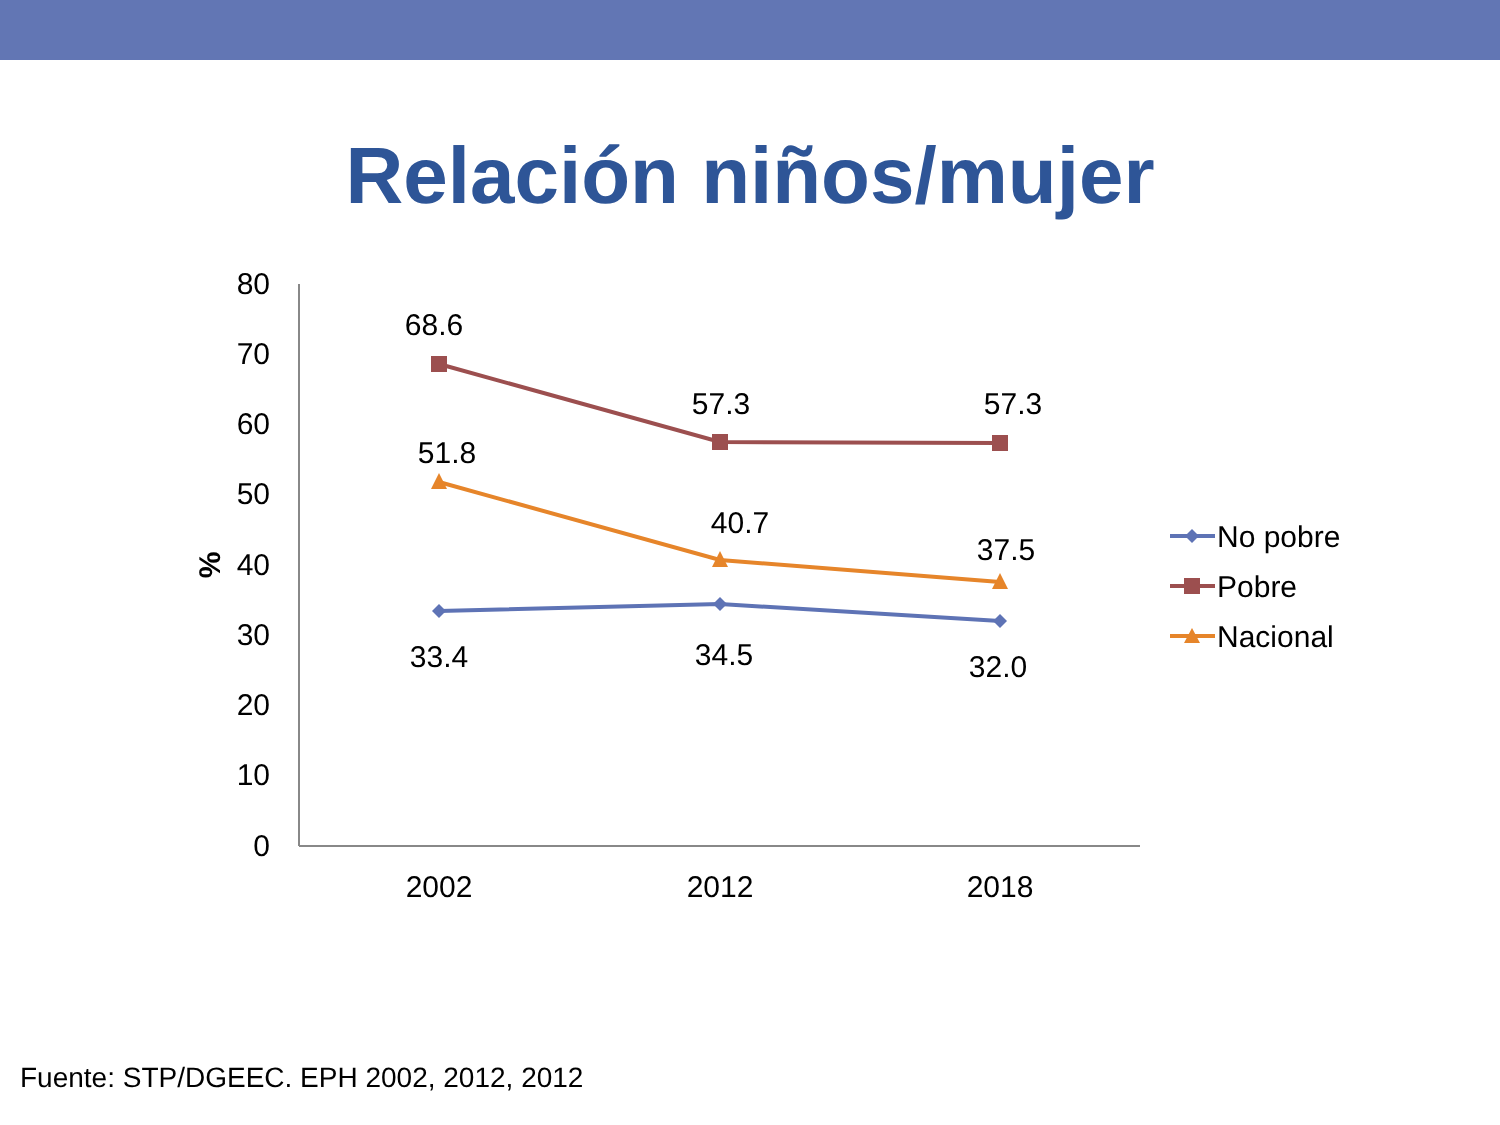Relación niños/mujer
80
70
60
50
40
30
20
10
0
%
2002
2012
2018
68.6
57.3
57.3
51.8
40.7
37.5
33.4
34.5
32.0
No pobre
Pobre
Nacional
Fuente: STP/DGEEC. EPH 2002, 2012, 2012